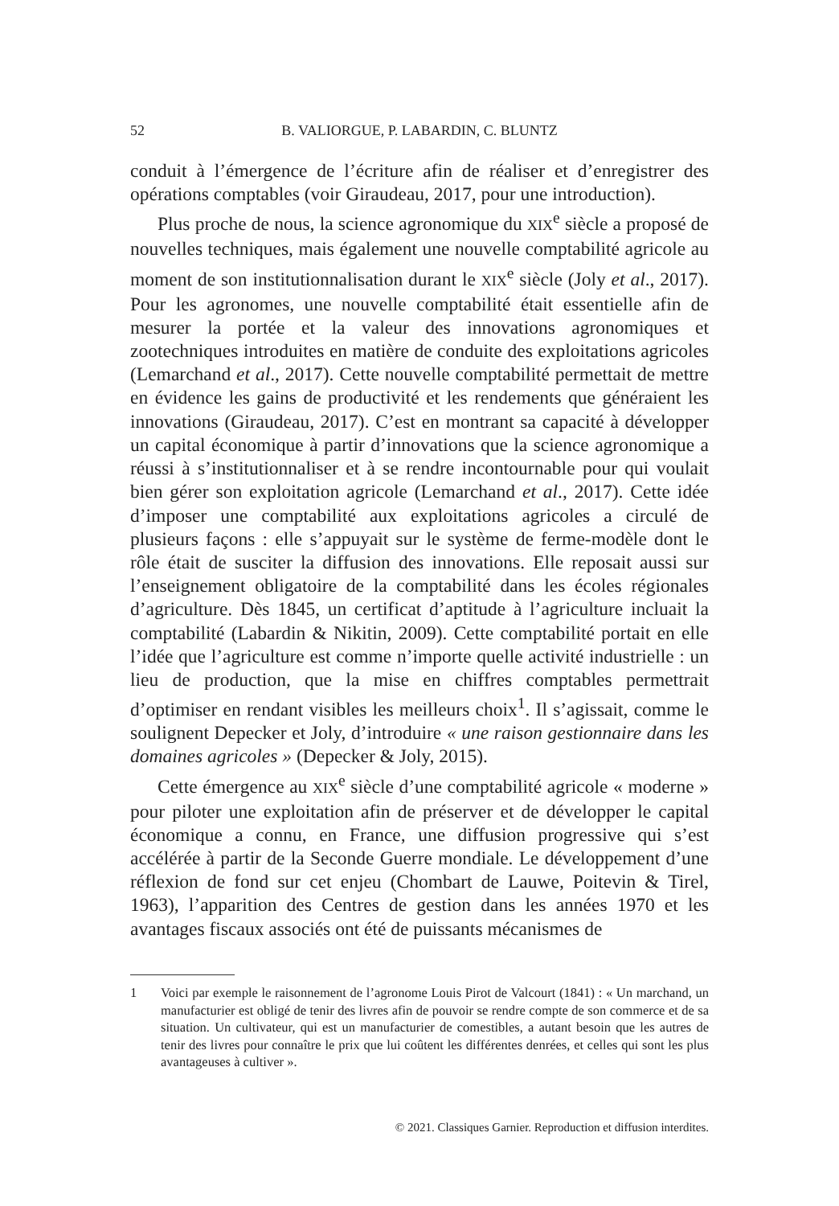52 B. VALIORGUE, P. LABARDIN, C. BLUNTZ
conduit à l’émergence de l’écriture afin de réaliser et d’enregistrer des opérations comptables (voir Giraudeau, 2017, pour une introduction).
Plus proche de nous, la science agronomique du XIX<sup>e</sup> siècle a proposé de nouvelles techniques, mais également une nouvelle comptabilité agricole au moment de son institutionnalisation durant le XIX<sup>e</sup> siècle (Joly et al., 2017). Pour les agronomes, une nouvelle comptabilité était essentielle afin de mesurer la portée et la valeur des innovations agronomiques et zootechniques introduites en matière de conduite des exploitations agricoles (Lemarchand et al., 2017). Cette nouvelle comptabilité permettait de mettre en évidence les gains de productivité et les rendements que généraient les innovations (Giraudeau, 2017). C’est en montrant sa capacité à développer un capital économique à partir d’innovations que la science agronomique a réussi à s’institutionnaliser et à se rendre incontournable pour qui voulait bien gérer son exploitation agricole (Lemarchand et al., 2017). Cette idée d’imposer une comptabilité aux exploitations agricoles a circulé de plusieurs façons : elle s’appuyait sur le système de ferme-modèle dont le rôle était de susciter la diffusion des innovations. Elle reposait aussi sur l’enseignement obligatoire de la comptabilité dans les écoles régionales d’agriculture. Dès 1845, un certificat d’aptitude à l’agriculture incluait la comptabilité (Labardin & Nikitin, 2009). Cette comptabilité portait en elle l’idée que l’agriculture est comme n’importe quelle activité industrielle : un lieu de production, que la mise en chiffres comptables permettrait d’optimiser en rendant visibles les meilleurs choix<sup>1</sup>. Il s’agissait, comme le soulignent Depecker et Joly, d’introduire « une raison gestionnaire dans les domaines agricoles » (Depecker & Joly, 2015).
Cette émergence au XIX<sup>e</sup> siècle d’une comptabilité agricole « moderne » pour piloter une exploitation afin de préserver et de développer le capital économique a connu, en France, une diffusion progressive qui s’est accélérée à partir de la Seconde Guerre mondiale. Le développement d’une réflexion de fond sur cet enjeu (Chombart de Lauwe, Poitevin & Tirel, 1963), l’apparition des Centres de gestion dans les années 1970 et les avantages fiscaux associés ont été de puissants mécanismes de
1 Voici par exemple le raisonnement de l’agronome Louis Pirot de Valcourt (1841) : « Un marchand, un manufacturier est obligé de tenir des livres afin de pouvoir se rendre compte de son commerce et de sa situation. Un cultivateur, qui est un manufacturier de comestibles, a autant besoin que les autres de tenir des livres pour connaître le prix que lui coûtent les différentes denrées, et celles qui sont les plus avantageuses à cultiver ».
© 2021. Classiques Garnier. Reproduction et diffusion interdites.